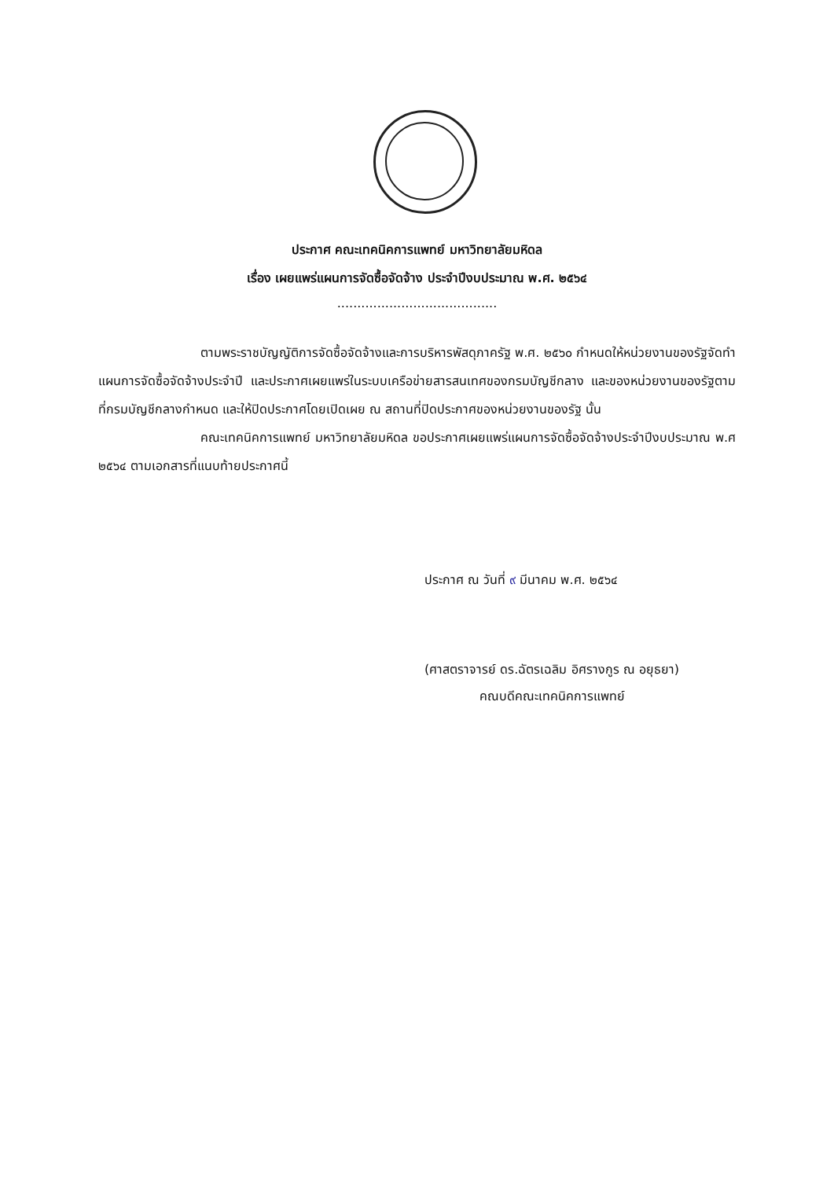ประกาศ คณะเทคนิคการแพทย์ มหาวิทยาลัยมหิดล
เรื่อง เผยแพร่แผนการจัดซื้อจัดจ้าง ประจำปีงบประมาณ พ.ศ. ๒๕๖๔
........................................
ตามพระราชบัญญัติการจัดซื้อจัดจ้างและการบริหารพัสดุภาครัฐ พ.ศ. ๒๕๖๐ กำหนดให้หน่วยงานของรัฐจัดทำแผนการจัดซื้อจัดจ้างประจำปี และประกาศเผยแพร่ในระบบเครือข่ายสารสนเทศของกรมบัญชีกลาง และของหน่วยงานของรัฐตามที่กรมบัญชีกลางกำหนด และให้ปิดประกาศโดยเปิดเผย ณ สถานที่ปิดประกาศของหน่วยงานของรัฐ นั้น
คณะเทคนิคการแพทย์ มหาวิทยาลัยมหิดล ขอประกาศเผยแพร่แผนการจัดซื้อจัดจ้างประจำปีงบประมาณ พ.ศ ๒๕๖๔ ตามเอกสารที่แนบท้ายประกาศนี้
ประกาศ ณ วันที่ ๙ มีนาคม พ.ศ. ๒๕๖๔
(ศาสตราจารย์ ดร.ฉัตรเฉลิม อิศรางกูร ณ อยุธยา)
คณบดีคณะเทคนิคการแพทย์